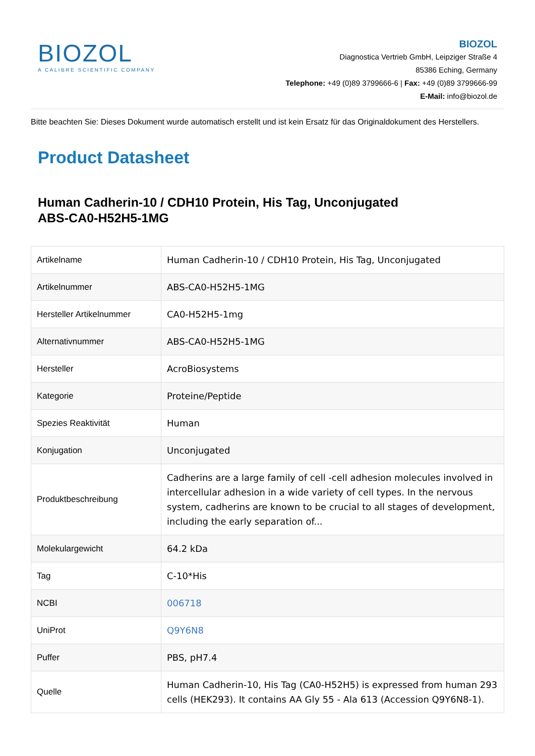BIOZOL
A CALIBRE SCIENTIFIC COMPANY
BIOZOL
Diagnostica Vertrieb GmbH, Leipziger Straße 4
85386 Eching, Germany
Telephone: +49 (0)89 3799666-6 | Fax: +49 (0)89 3799666-99
E-Mail: info@biozol.de
Bitte beachten Sie: Dieses Dokument wurde automatisch erstellt und ist kein Ersatz für das Originaldokument des Herstellers.
Product Datasheet
Human Cadherin-10 / CDH10 Protein, His Tag, Unconjugated
ABS-CA0-H52H5-1MG
| Artikelname | Human Cadherin-10 / CDH10 Protein, His Tag, Unconjugated |
| Artikelnummer | ABS-CA0-H52H5-1MG |
| Hersteller Artikelnummer | CA0-H52H5-1mg |
| Alternativnummer | ABS-CA0-H52H5-1MG |
| Hersteller | AcroBiosystems |
| Kategorie | Proteine/Peptide |
| Spezies Reaktivität | Human |
| Konjugation | Unconjugated |
| Produktbeschreibung | Cadherins are a large family of cell -cell adhesion molecules involved in intercellular adhesion in a wide variety of cell types. In the nervous system, cadherins are known to be crucial to all stages of development, including the early separation of... |
| Molekulargewicht | 64.2 kDa |
| Tag | C-10*His |
| NCBI | 006718 |
| UniProt | Q9Y6N8 |
| Puffer | PBS, pH7.4 |
| Quelle | Human Cadherin-10, His Tag (CA0-H52H5) is expressed from human 293 cells (HEK293). It contains AA Gly 55 - Ala 613 (Accession Q9Y6N8-1). |